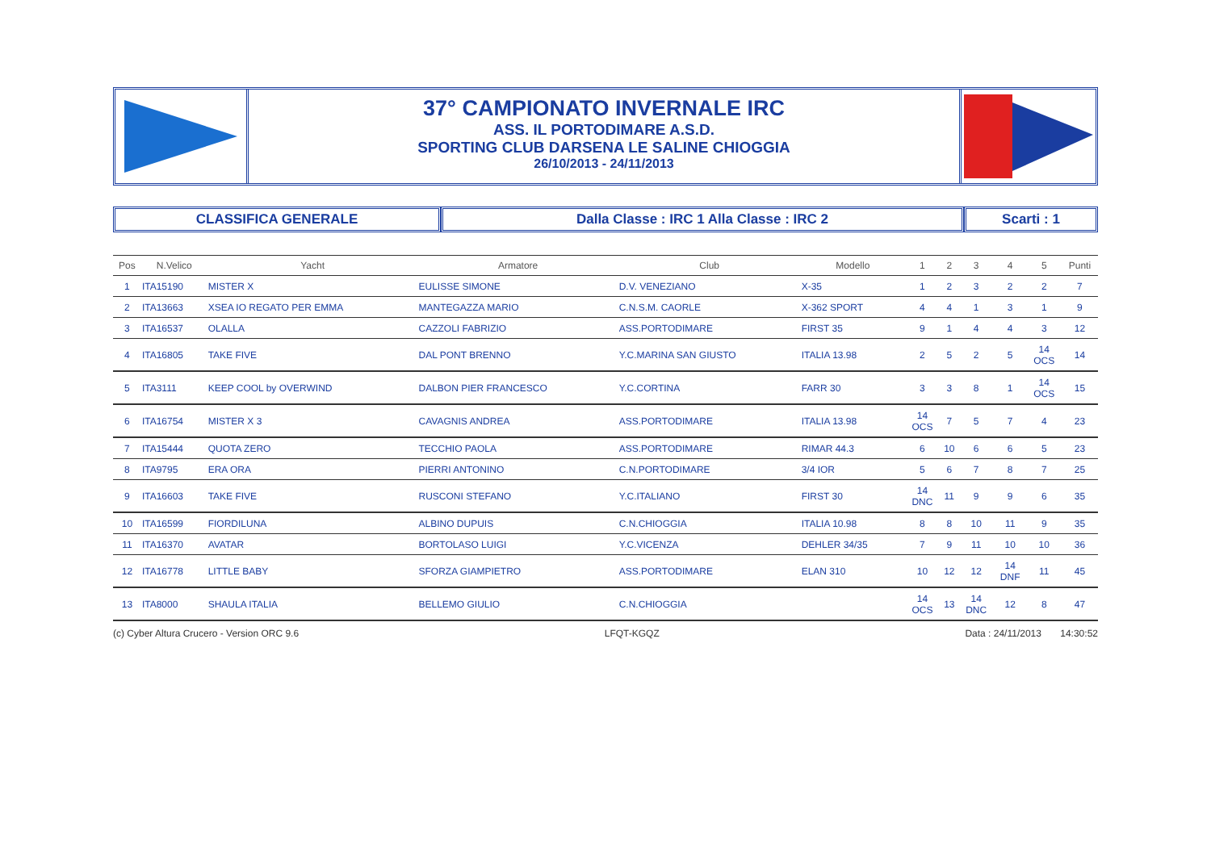37° CAMPIONATO INVERNALE IRC
ASS. IL PORTODIMARE A.S.D.
SPORTING CLUB DARSENA LE SALINE CHIOGGIA
26/10/2013 - 24/11/2013
CLASSIFICA GENERALE Dalla Classe : IRC 1 Alla Classe : IRC 2 Scarti : 1
| Pos | N.Velico | Yacht | Armatore | Club | Modello | 1 | 2 | 3 | 4 | 5 | Punti |
| --- | --- | --- | --- | --- | --- | --- | --- | --- | --- | --- | --- |
| 1 | ITA15190 | MISTER X | EULISSE SIMONE | D.V. VENEZIANO | X-35 | 1 | 2 | 3 | 2 | 2 | 7 |
| 2 | ITA13663 | XSEA IO REGATO PER EMMA | MANTEGAZZA MARIO | C.N.S.M. CAORLE | X-362 SPORT | 4 | 4 | 1 | 3 | 1 | 9 |
| 3 | ITA16537 | OLALLA | CAZZOLI FABRIZIO | ASS.PORTODIMARE | FIRST 35 | 9 | 1 | 4 | 4 | 3 | 12 |
| 4 | ITA16805 | TAKE FIVE | DAL PONT BRENNO | Y.C.MARINA SAN GIUSTO | ITALIA 13.98 | 2 | 5 | 2 | 5 | 14 OCS | 14 |
| 5 | ITA3111 | KEEP COOL by OVERWIND | DALBON PIER FRANCESCO | Y.C.CORTINA | FARR 30 | 3 | 3 | 8 | 1 | 14 OCS | 15 |
| 6 | ITA16754 | MISTER X 3 | CAVAGNIS ANDREA | ASS.PORTODIMARE | ITALIA 13.98 | 14 OCS | 7 | 5 | 7 | 4 | 23 |
| 7 | ITA15444 | QUOTA ZERO | TECCHIO PAOLA | ASS.PORTODIMARE | RIMAR 44.3 | 6 | 10 | 6 | 6 | 5 | 23 |
| 8 | ITA9795 | ERA ORA | PIERRI ANTONINO | C.N.PORTODIMARE | 3/4 IOR | 5 | 6 | 7 | 8 | 7 | 25 |
| 9 | ITA16603 | TAKE FIVE | RUSCONI STEFANO | Y.C.ITALIANO | FIRST 30 | 14 DNC | 11 | 9 | 9 | 6 | 35 |
| 10 | ITA16599 | FIORDILUNA | ALBINO DUPUIS | C.N.CHIOGGIA | ITALIA 10.98 | 8 | 8 | 10 | 11 | 9 | 35 |
| 11 | ITA16370 | AVATAR | BORTOLASO LUIGI | Y.C.VICENZA | DEHLER 34/35 | 7 | 9 | 11 | 10 | 10 | 36 |
| 12 | ITA16778 | LITTLE BABY | SFORZA GIAMPIETRO | ASS.PORTODIMARE | ELAN 310 | 10 | 12 | 12 | 14 DNF | 11 | 45 |
| 13 | ITA8000 | SHAULA ITALIA | BELLEMO GIULIO | C.N.CHIOGGIA | | 14 OCS | 13 | 14 DNC | 12 | 8 | 47 |
(c) Cyber Altura Crucero - Version ORC 9.6 LFQT-KGQZ Data : 24/11/2013 14:30:52